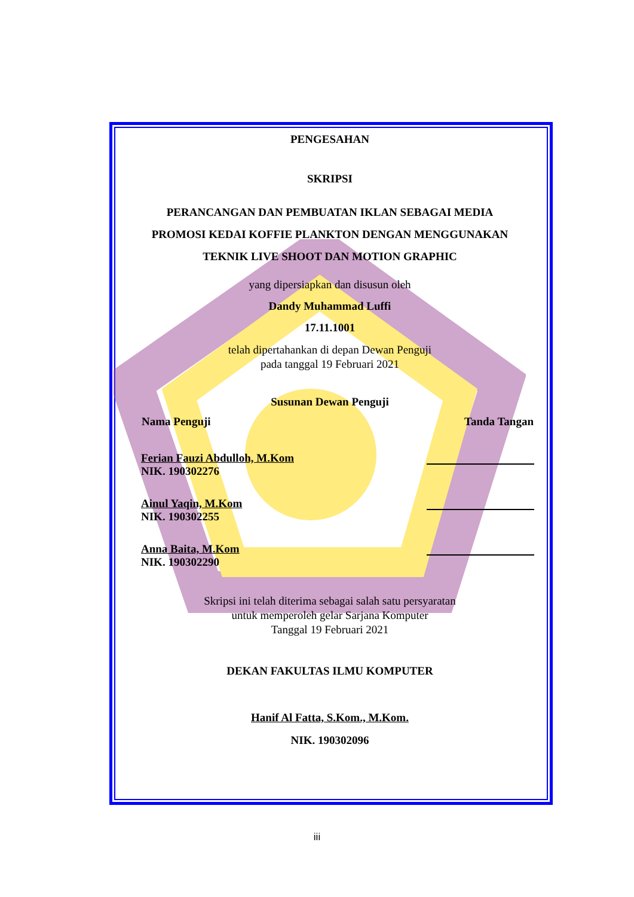PENGESAHAN
SKRIPSI
PERANCANGAN DAN PEMBUATAN IKLAN SEBAGAI MEDIA
PROMOSI KEDAI KOFFIE PLANKTON DENGAN MENGGUNAKAN
TEKNIK LIVE SHOOT DAN MOTION GRAPHIC
yang dipersiapkan dan disusun oleh
Dandy Muhammad Luffi
17.11.1001
telah dipertahankan di depan Dewan Penguji
pada tanggal 19 Februari 2021
Susunan Dewan Penguji
| Nama Penguji | Tanda Tangan |
| --- | --- |
| Ferian Fauzi Abdulloh, M.Kom NIK. 190302276 | |
| Ainul Yaqin, M.Kom NIK. 190302255 | |
| Anna Baita, M.Kom NIK. 190302290 | |
Skripsi ini telah diterima sebagai salah satu persyaratan
untuk memperoleh gelar Sarjana Komputer
Tanggal 19 Februari 2021
DEKAN FAKULTAS ILMU KOMPUTER
Hanif Al Fatta, S.Kom., M.Kom.
NIK. 190302096
iii